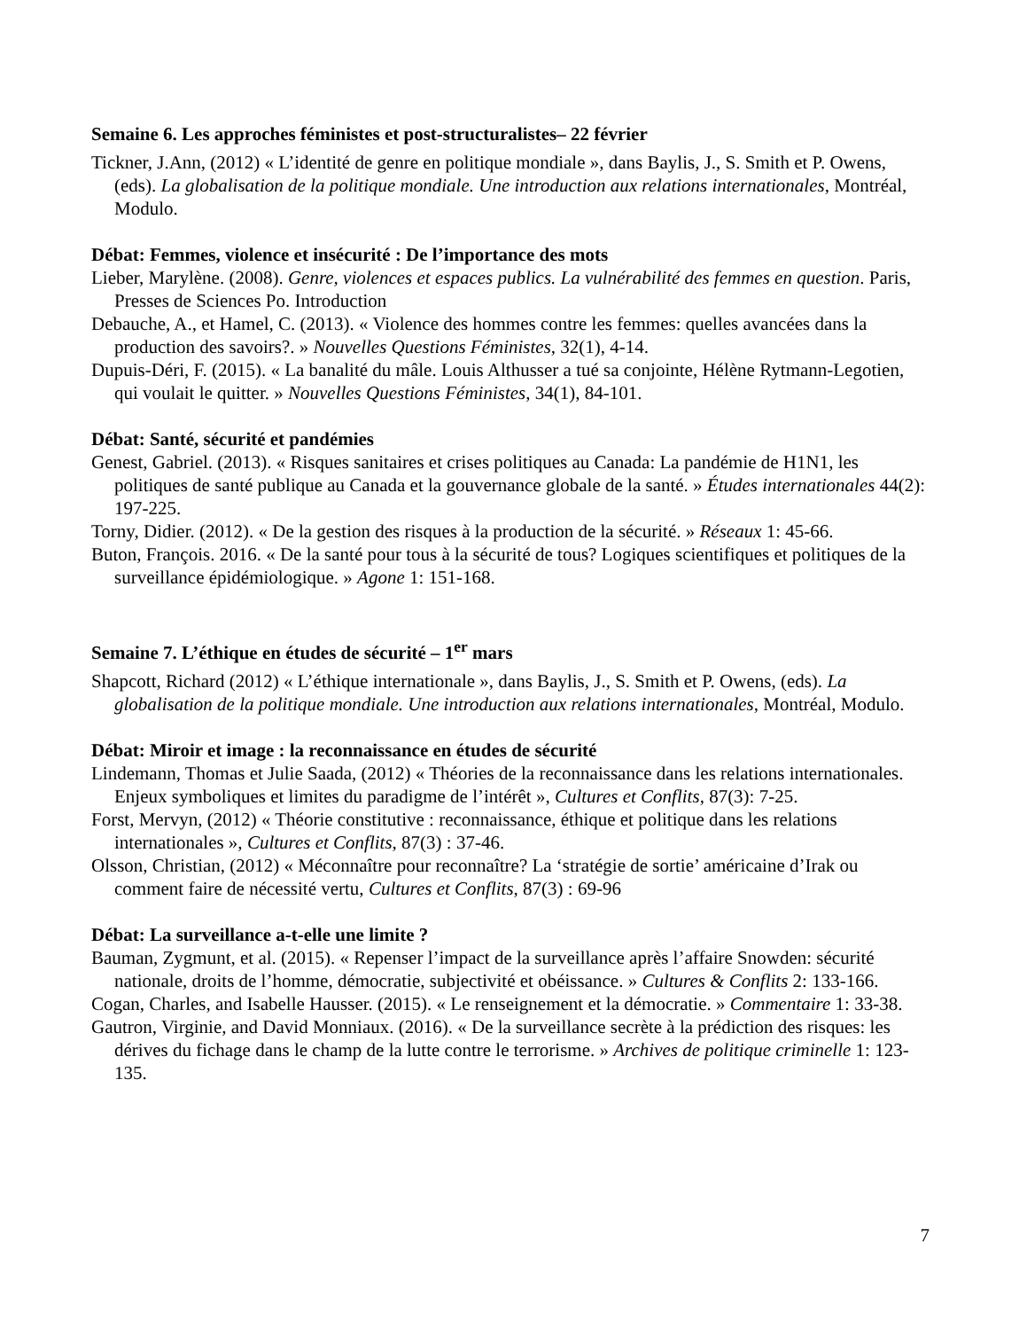Semaine 6. Les approches féministes et post-structuralistes– 22 février
Tickner, J.Ann, (2012) « L’identité de genre en politique mondiale », dans Baylis, J., S. Smith et P. Owens, (eds). La globalisation de la politique mondiale. Une introduction aux relations internationales, Montréal, Modulo.
Débat: Femmes, violence et insécurité : De l’importance des mots
Lieber, Marylène. (2008). Genre, violences et espaces publics. La vulnérabilité des femmes en question. Paris, Presses de Sciences Po. Introduction
Debauche, A., et Hamel, C. (2013). « Violence des hommes contre les femmes: quelles avancées dans la production des savoirs?. » Nouvelles Questions Féministes, 32(1), 4-14.
Dupuis-Déri, F. (2015). « La banalité du mâle. Louis Althusser a tué sa conjointe, Hélène Rytmann-Legotien, qui voulait le quitter. » Nouvelles Questions Féministes, 34(1), 84-101.
Débat: Santé, sécurité et pandémies
Genest, Gabriel. (2013). « Risques sanitaires et crises politiques au Canada: La pandémie de H1N1, les politiques de santé publique au Canada et la gouvernance globale de la santé. » Études internationales 44(2): 197-225.
Torny, Didier. (2012). « De la gestion des risques à la production de la sécurité. » Réseaux 1: 45-66.
Buton, François. 2016. « De la santé pour tous à la sécurité de tous? Logiques scientifiques et politiques de la surveillance épidémiologique. » Agone 1: 151-168.
Semaine 7. L’éthique en études de sécurité – 1<sup>er</sup> mars
Shapcott, Richard (2012) « L’éthique internationale », dans Baylis, J., S. Smith et P. Owens, (eds). La globalisation de la politique mondiale. Une introduction aux relations internationales, Montréal, Modulo.
Débat: Miroir et image : la reconnaissance en études de sécurité
Lindemann, Thomas et Julie Saada, (2012) « Théories de la reconnaissance dans les relations internationales. Enjeux symboliques et limites du paradigme de l’intérêt », Cultures et Conflits, 87(3): 7-25.
Forst, Mervyn, (2012) « Théorie constitutive : reconnaissance, éthique et politique dans les relations internationales », Cultures et Conflits, 87(3) : 37-46.
Olsson, Christian, (2012) « Méconnaître pour reconnaître? La ‘stratégie de sortie’ américaine d’Irak ou comment faire de nécessité vertu, Cultures et Conflits, 87(3) : 69-96
Débat: La surveillance a-t-elle une limite ?
Bauman, Zygmunt, et al. (2015). « Repenser l’impact de la surveillance après l’affaire Snowden: sécurité nationale, droits de l’homme, démocratie, subjectivité et obéissance. » Cultures & Conflits 2: 133-166.
Cogan, Charles, and Isabelle Hausser. (2015). « Le renseignement et la démocratie. » Commentaire 1: 33-38.
Gautron, Virginie, and David Monniaux. (2016). « De la surveillance secrète à la prédiction des risques: les dérives du fichage dans le champ de la lutte contre le terrorisme. » Archives de politique criminelle 1: 123-135.
7